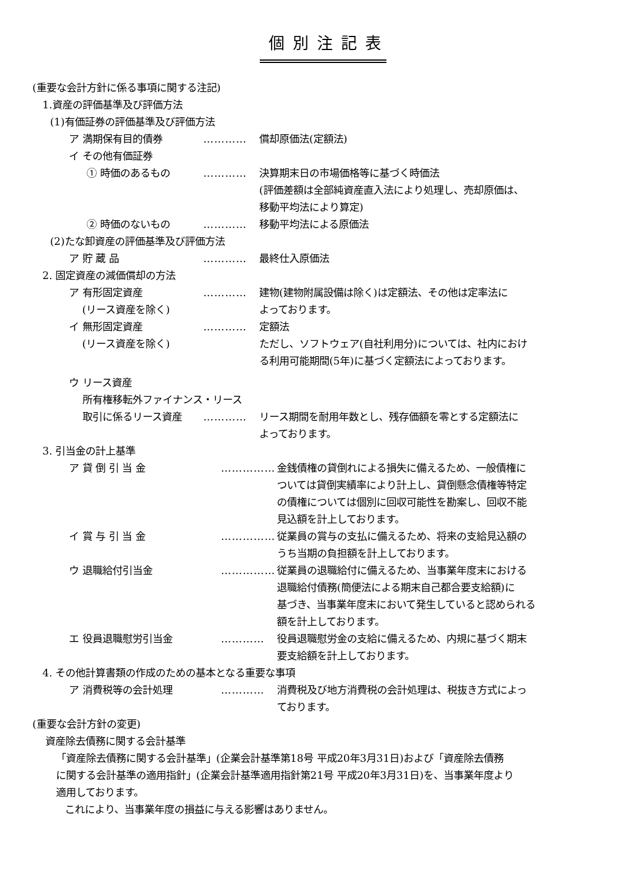個別注記表
(重要な会計方針に係る事項に関する注記)
1.資産の評価基準及び評価方法
(1)有価証券の評価基準及び評価方法
ア 満期保有目的債券 ………… 償却原価法(定額法)
イ その他有価証券
① 時価のあるもの ………… 決算期末日の市場価格等に基づく時価法
(評価差額は全部純資産直入法により処理し、売却原価は、
移動平均法により算定)
② 時価のないもの ………… 移動平均法による原価法
(2)たな卸資産の評価基準及び評価方法
ア 貯 蔵 品 ………… 最終仕入原価法
2. 固定資産の減価償却の方法
ア 有形固定資産
　 (リース資産を除く)
………… 建物(建物附属設備は除く)は定額法、その他は定率法に
よっております。
イ 無形固定資産
　 (リース資産を除く)
………… 定額法
ただし、ソフトウェア(自社利用分)については、社内におけ
る利用可能期間(5年)に基づく定額法によっております。
ウ リース資産
　 所有権移転外ファイナンス・リース
　 取引に係るリース資産 ………… リース期間を耐用年数とし、残存価額を零とする定額法に
よっております。
3. 引当金の計上基準
ア 貸 倒 引 当 金 …………… 金銭債権の貸倒れによる損失に備えるため、一般債権に
ついては貸倒実績率により計上し、貸倒懸念債権等特定
の債権については個別に回収可能性を勘案し、回収不能
見込額を計上しております。
イ 賞 与 引 当 金 …………… 従業員の賞与の支払に備えるため、将来の支給見込額の
うち当期の負担額を計上しております。
ウ 退職給付引当金 …………… 従業員の退職給付に備えるため、当事業年度末における
退職給付債務(簡便法による期末自己都合要支給額)に
基づき、当事業年度末において発生していると認められる
額を計上しております。
エ 役員退職慰労引当金 ………… 役員退職慰労金の支給に備えるため、内規に基づく期末
要支給額を計上しております。
4. その他計算書類の作成のための基本となる重要な事項
ア 消費税等の会計処理 ………… 消費税及び地方消費税の会計処理は、税抜き方式によっ
ております。
(重要な会計方針の変更)
資産除去債務に関する会計基準
「資産除去債務に関する会計基準」(企業会計基準第18号 平成20年3月31日)および「資産除去債務
に関する会計基準の適用指針」(企業会計基準適用指針第21号 平成20年3月31日)を、当事業年度より
適用しております。
これにより、当事業年度の損益に与える影響はありません。